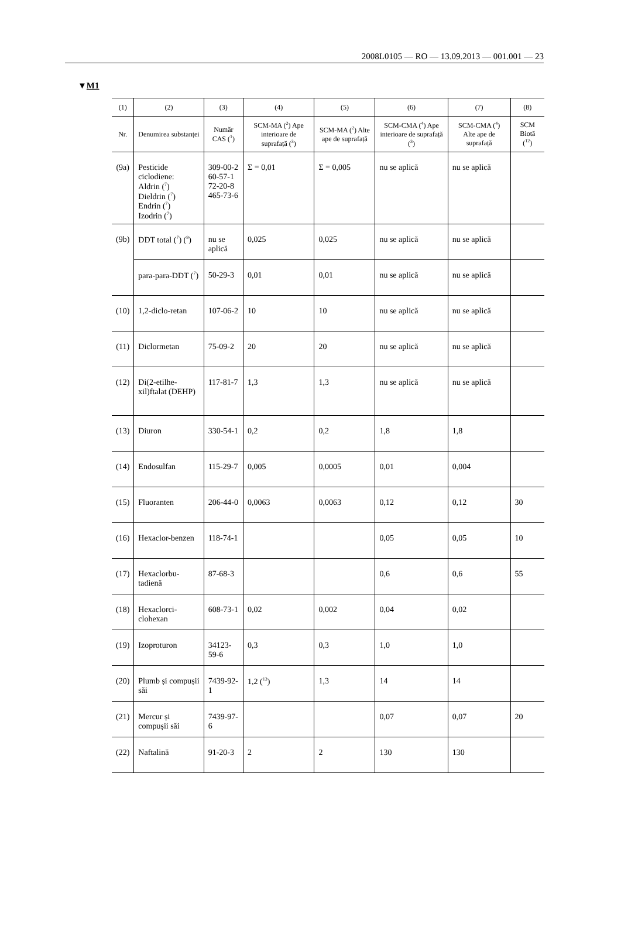2008L0105 — RO — 13.09.2013 — 001.001 — 23
▼M1
| (1) | (2) | (3) | (4) | (5) | (6) | (7) | (8) |
| --- | --- | --- | --- | --- | --- | --- | --- |
| Nr. | Denumirea substanței | Număr CAS (<sup>1</sup>) | SCM-MA (<sup>2</sup>) Ape interioare de suprafață (<sup>3</sup>) | SCM-MA (<sup>2</sup>) Alte ape de suprafață | SCM-CMA (<sup>4</sup>) Ape interioare de suprafață (<sup>3</sup>) | SCM-CMA (<sup>4</sup>) Alte ape de suprafață | SCM Biotă (<sup>12</sup>) |
| (9a) | Pesticide ciclodiene: Aldrin (<sup>7</sup>) Dieldrin (<sup>7</sup>) Endrin (<sup>7</sup>) Izodrin (<sup>7</sup>) | 309-00-2 60-57-1 72-20-8 465-73-6 | Σ = 0,01 | Σ = 0,005 | nu se aplică | nu se aplică | |
| (9b) | DDT total (<sup>7</sup>) (<sup>9</sup>) | nu se aplică | 0,025 | 0,025 | nu se aplică | nu se aplică | |
| | para-para-DDT (<sup>7</sup>) | 50-29-3 | 0,01 | 0,01 | nu se aplică | nu se aplică | |
| (10) | 1,2-diclo-retan | 107-06-2 | 10 | 10 | nu se aplică | nu se aplică | |
| (11) | Diclormetan | 75-09-2 | 20 | 20 | nu se aplică | nu se aplică | |
| (12) | Di(2-etilhe-xil)ftalat (DEHP) | 117-81-7 | 1,3 | 1,3 | nu se aplică | nu se aplică | |
| (13) | Diuron | 330-54-1 | 0,2 | 0,2 | 1,8 | 1,8 | |
| (14) | Endosulfan | 115-29-7 | 0,005 | 0,0005 | 0,01 | 0,004 | |
| (15) | Fluoranten | 206-44-0 | 0,0063 | 0,0063 | 0,12 | 0,12 | 30 |
| (16) | Hexaclor-benzen | 118-74-1 | | | 0,05 | 0,05 | 10 |
| (17) | Hexaclorbu-tadienă | 87-68-3 | | | 0,6 | 0,6 | 55 |
| (18) | Hexaclorci-clohexan | 608-73-1 | 0,02 | 0,002 | 0,04 | 0,02 | |
| (19) | Izoproturon | 34123-59-6 | 0,3 | 0,3 | 1,0 | 1,0 | |
| (20) | Plumb și compușii săi | 7439-92-1 | 1,2 (<sup>13</sup>) | 1,3 | 14 | 14 | |
| (21) | Mercur și compușii săi | 7439-97-6 | | | 0,07 | 0,07 | 20 |
| (22) | Naftalină | 91-20-3 | 2 | 2 | 130 | 130 | |